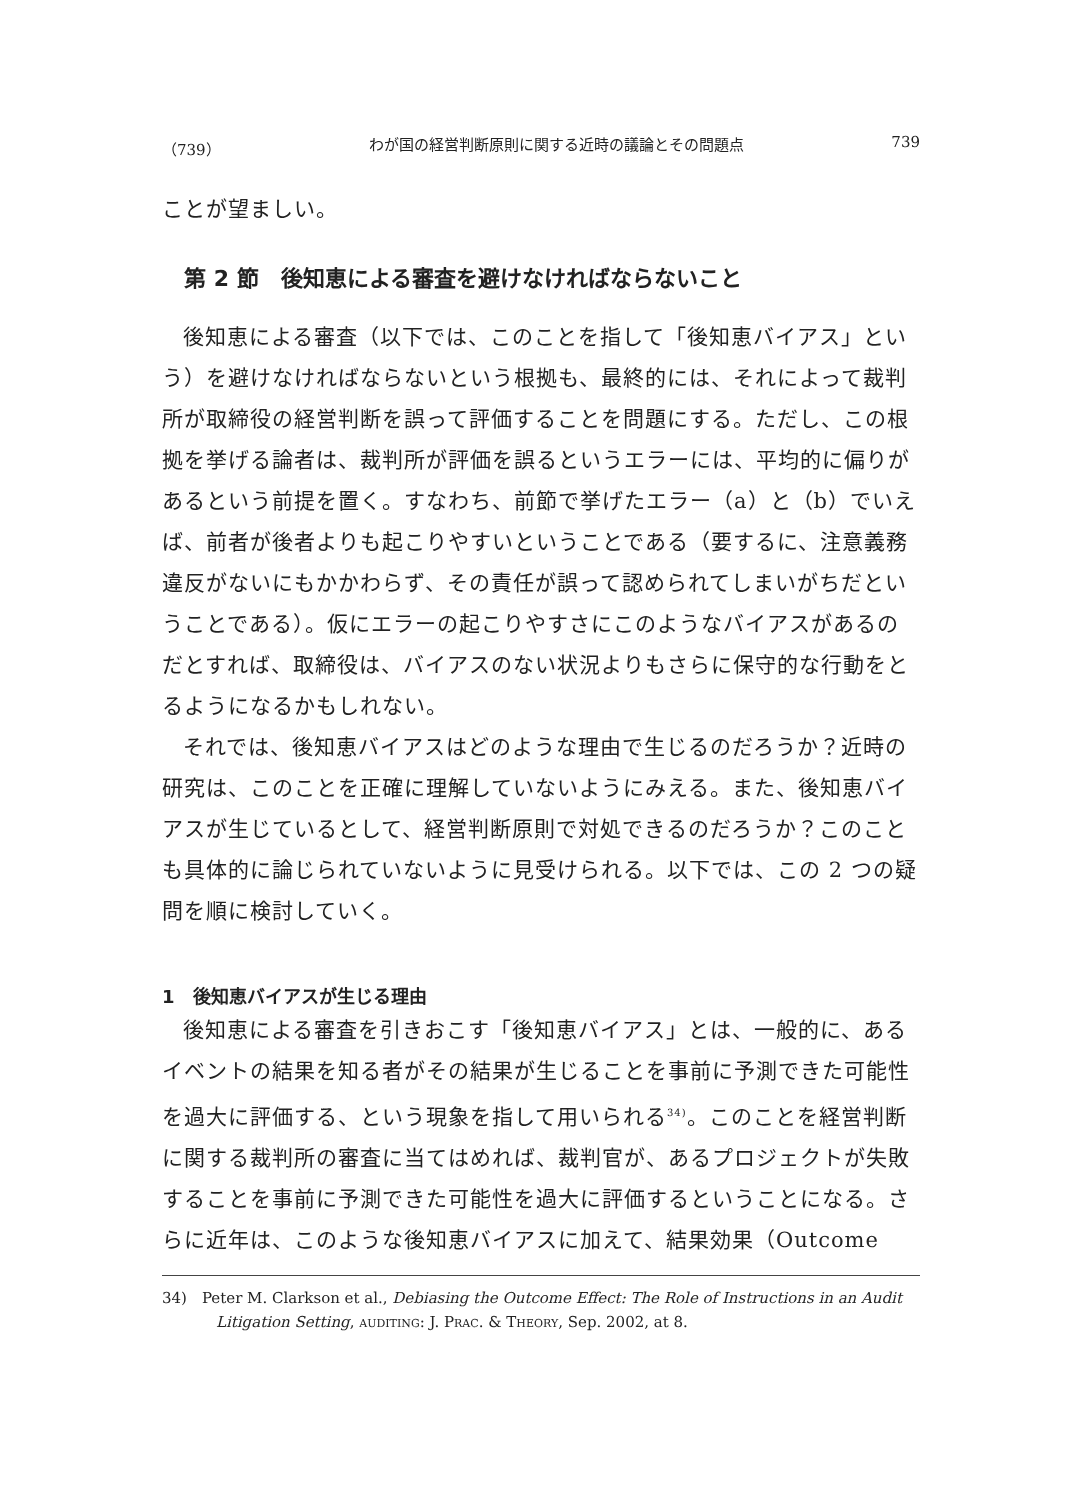（739） わが国の経営判断原則に関する近時の議論とその問題点 739
ことが望ましい。
第 2 節　後知恵による審査を避けなければならないこと
後知恵による審査（以下では、このことを指して「後知恵バイアス」という）を避けなければならないという根拠も、最終的には、それによって裁判所が取締役の経営判断を誤って評価することを問題にする。ただし、この根拠を挙げる論者は、裁判所が評価を誤るというエラーには、平均的に偏りがあるという前提を置く。すなわち、前節で挙げたエラー（a）と（b）でいえば、前者が後者よりも起こりやすいということである（要するに、注意義務違反がないにもかかわらず、その責任が誤って認められてしまいがちだということである）。仮にエラーの起こりやすさにこのようなバイアスがあるのだとすれば、取締役は、バイアスのない状況よりもさらに保守的な行動をとるようになるかもしれない。
それでは、後知恵バイアスはどのような理由で生じるのだろうか？近時の研究は、このことを正確に理解していないようにみえる。また、後知恵バイアスが生じているとして、経営判断原則で対処できるのだろうか？このことも具体的に論じられていないように見受けられる。以下では、この 2 つの疑問を順に検討していく。
1　後知恵バイアスが生じる理由
後知恵による審査を引きおこす「後知恵バイアス」とは、一般的に、あるイベントの結果を知る者がその結果が生じることを事前に予測できた可能性を過大に評価する、という現象を指して用いられる<sup>34)</sup>。このことを経営判断に関する裁判所の審査に当てはめれば、裁判官が、あるプロジェクトが失敗することを事前に予測できた可能性を過大に評価するということになる。さらに近年は、このような後知恵バイアスに加えて、結果効果（Outcome
34)　Peter M. Clarkson et al., Debiasing the Outcome Effect: The Role of Instructions in an Audit Litigation Setting, AUDITING: J. PRAC. & THEORY, Sep. 2002, at 8.